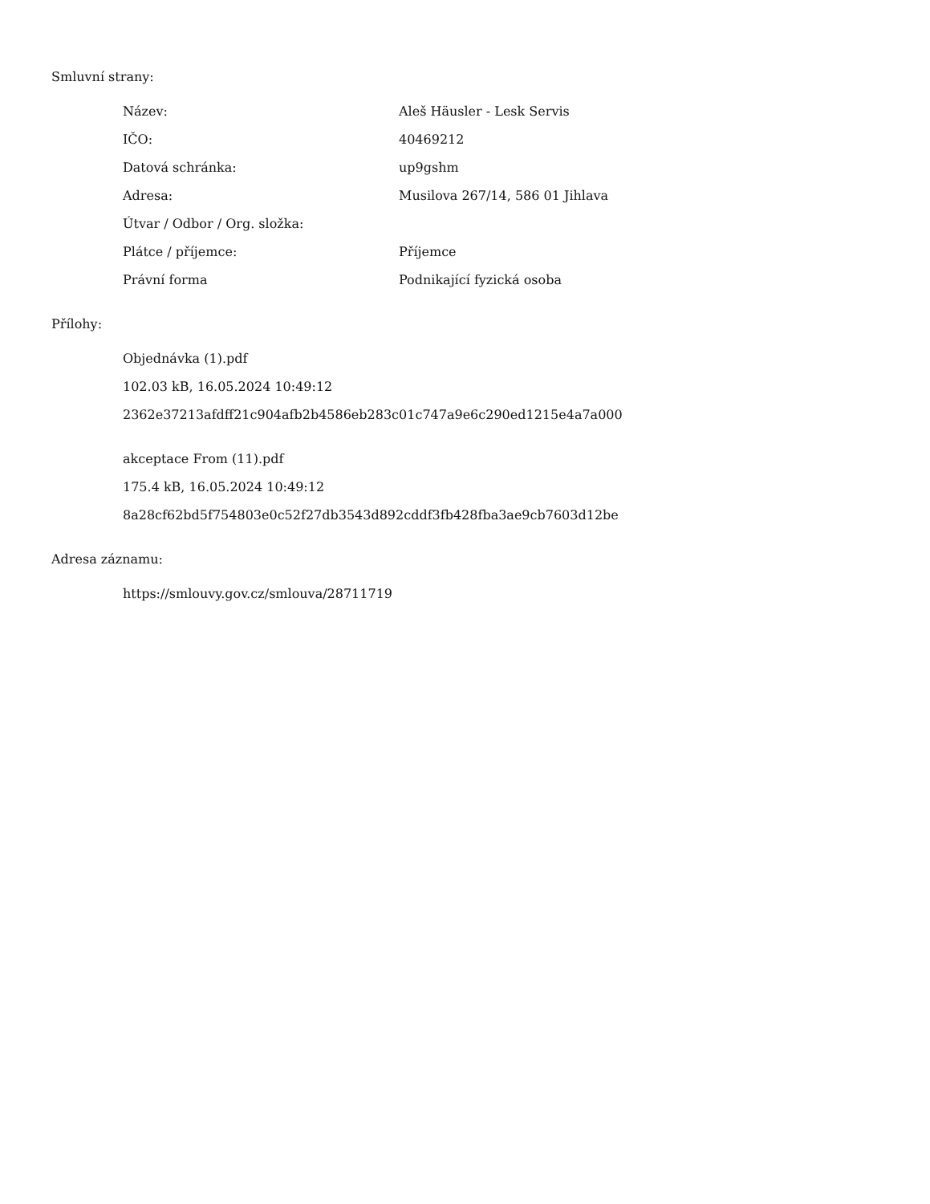Smluvní strany:
| Název: | Aleš Häusler - Lesk Servis |
| IČO: | 40469212 |
| Datová schránka: | up9gshm |
| Adresa: | Musilova 267/14, 586 01 Jihlava |
| Útvar / Odbor / Org. složka: | |
| Plátce / příjemce: | Příjemce |
| Právní forma | Podnikající fyzická osoba |
Přílohy:
Objednávka (1).pdf
102.03 kB, 16.05.2024 10:49:12
2362e37213afdff21c904afb2b4586eb283c01c747a9e6c290ed1215e4a7a000
akceptace From (11).pdf
175.4 kB, 16.05.2024 10:49:12
8a28cf62bd5f754803e0c52f27db3543d892cddf3fb428fba3ae9cb7603d12be
Adresa záznamu:
https://smlouvy.gov.cz/smlouva/28711719